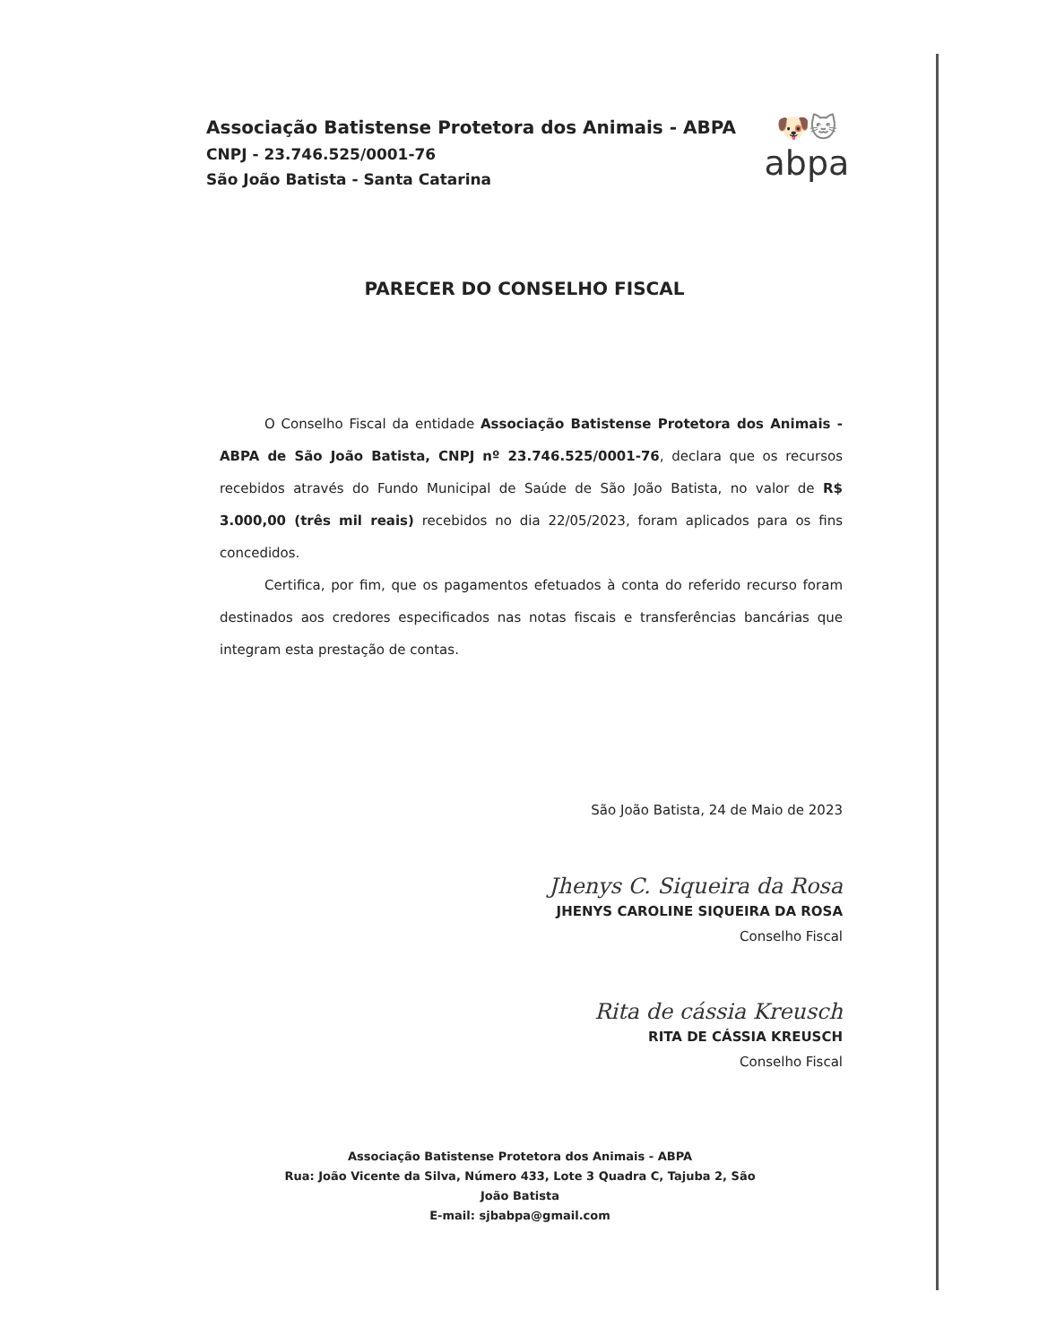Associação Batistense Protetora dos Animais - ABPA
CNPJ - 23.746.525/0001-76
São João Batista - Santa Catarina
🐶🐱
abpa
PARECER DO CONSELHO FISCAL
O Conselho Fiscal da entidade Associação Batistense Protetora dos Animais - ABPA de São João Batista, CNPJ nº 23.746.525/0001-76, declara que os recursos recebidos através do Fundo Municipal de Saúde de São João Batista, no valor de R$ 3.000,00 (três mil reais) recebidos no dia 22/05/2023, foram aplicados para os fins concedidos.
Certifica, por fim, que os pagamentos efetuados à conta do referido recurso foram destinados aos credores especificados nas notas fiscais e transferências bancárias que integram esta prestação de contas.
São João Batista, 24 de Maio de 2023
Jhenys C. Siqueira da Rosa
JHENYS CAROLINE SIQUEIRA DA ROSA
Conselho Fiscal
Rita de cássia Kreusch
RITA DE CÁSSIA KREUSCH
Conselho Fiscal
Associação Batistense Protetora dos Animais - ABPA
Rua: João Vicente da Silva, Número 433, Lote 3 Quadra C, Tajuba 2, São João Batista
E-mail: sjbabpa@gmail.com